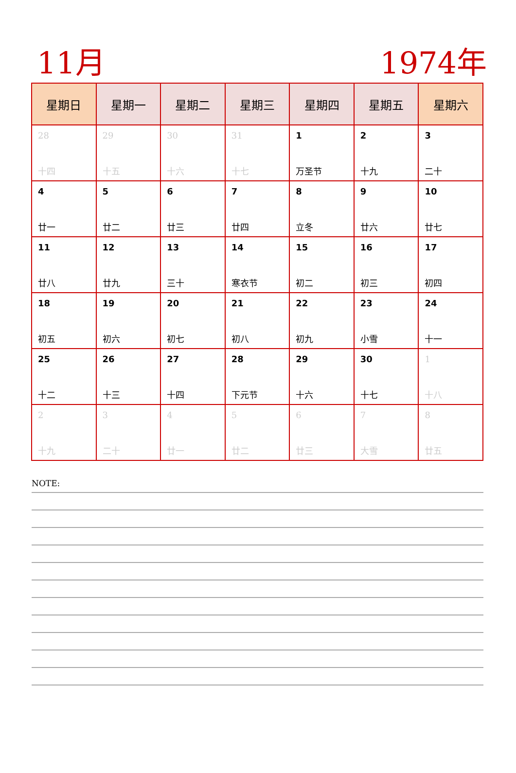11月 1974年
| 星期日 | 星期一 | 星期二 | 星期三 | 星期四 | 星期五 | 星期六 |
| --- | --- | --- | --- | --- | --- | --- |
| 28 十四 | 29 十五 | 30 十六 | 31 十七 | 1 万圣节 | 2 十九 | 3 二十 |
| 4 廿一 | 5 廿二 | 6 廿三 | 7 廿四 | 8 立冬 | 9 廿六 | 10 廿七 |
| 11 廿八 | 12 廿九 | 13 三十 | 14 寒衣节 | 15 初二 | 16 初三 | 17 初四 |
| 18 初五 | 19 初六 | 20 初七 | 21 初八 | 22 初九 | 23 小雪 | 24 十一 |
| 25 十二 | 26 十三 | 27 十四 | 28 下元节 | 29 十六 | 30 十七 | 1 十八 |
| 2 十九 | 3 二十 | 4 廿一 | 5 廿二 | 6 廿三 | 7 大雪 | 8 廿五 |
NOTE: